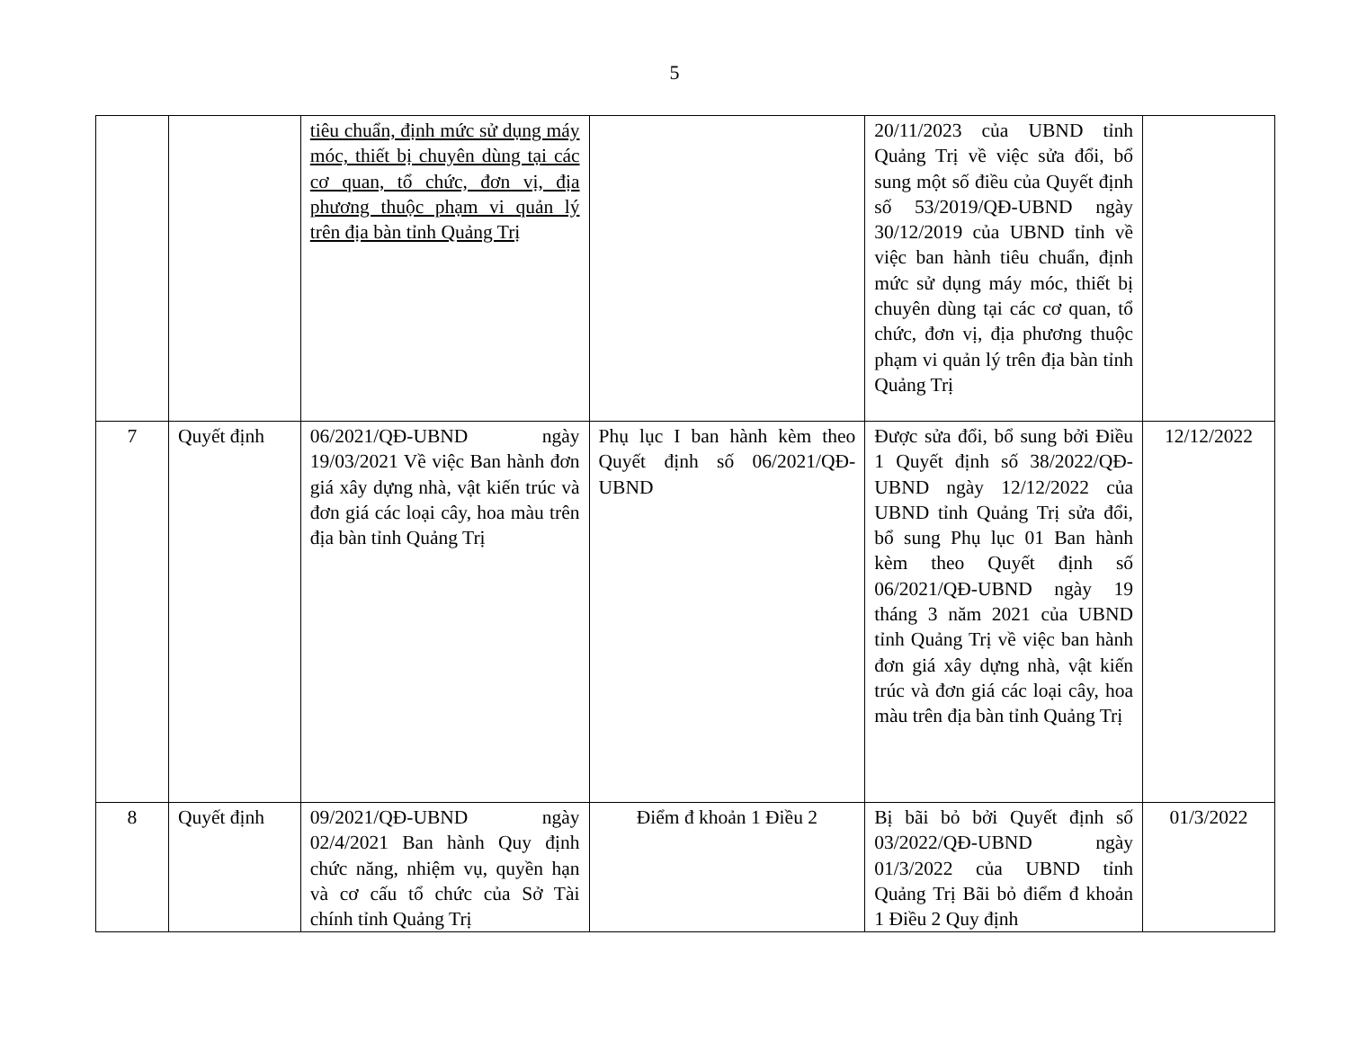5
| | | tiêu chuẩn, định mức sử dụng máy móc, thiết bị chuyên dùng tại các cơ quan, tổ chức, đơn vị, địa phương thuộc phạm vi quản lý trên địa bàn tỉnh Quảng Trị | | 20/11/2023 của UBND tỉnh Quảng Trị về việc sửa đổi, bổ sung một số điều của Quyết định số 53/2019/QĐ-UBND ngày 30/12/2019 của UBND tỉnh về việc ban hành tiêu chuẩn, định mức sử dụng máy móc, thiết bị chuyên dùng tại các cơ quan, tổ chức, đơn vị, địa phương thuộc phạm vi quản lý trên địa bàn tỉnh Quảng Trị | |
| 7 | Quyết định | 06/2021/QĐ-UBND ngày 19/03/2021 Về việc Ban hành đơn giá xây dựng nhà, vật kiến trúc và đơn giá các loại cây, hoa màu trên địa bàn tỉnh Quảng Trị | Phụ lục I ban hành kèm theo Quyết định số 06/2021/QĐ-UBND | Được sửa đổi, bổ sung bởi Điều 1 Quyết định số 38/2022/QĐ-UBND ngày 12/12/2022 của UBND tỉnh Quảng Trị sửa đổi, bổ sung Phụ lục 01 Ban hành kèm theo Quyết định số 06/2021/QĐ-UBND ngày 19 tháng 3 năm 2021 của UBND tỉnh Quảng Trị về việc ban hành đơn giá xây dựng nhà, vật kiến trúc và đơn giá các loại cây, hoa màu trên địa bàn tỉnh Quảng Trị | 12/12/2022 |
| 8 | Quyết định | 09/2021/QĐ-UBND ngày 02/4/2021 Ban hành Quy định chức năng, nhiệm vụ, quyền hạn và cơ cấu tổ chức của Sở Tài chính tỉnh Quảng Trị | Điểm đ khoản 1 Điều 2 | Bị bãi bỏ bởi Quyết định số 03/2022/QĐ-UBND ngày 01/3/2022 của UBND tỉnh Quảng Trị Bãi bỏ điểm đ khoản 1 Điều 2 Quy định | 01/3/2022 |